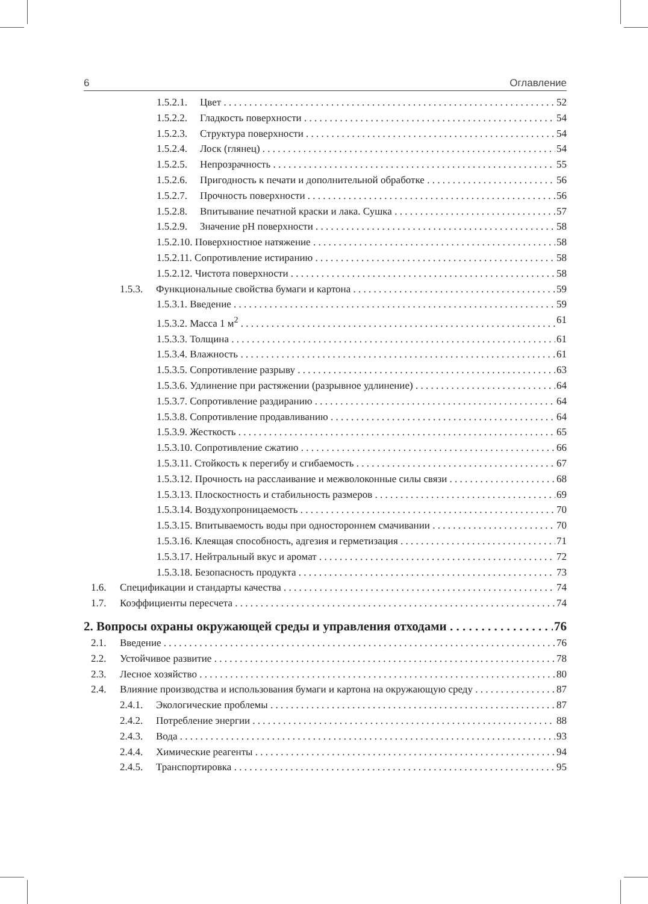6 Оглавление
1.5.2.1. Цвет 52
1.5.2.2. Гладкость поверхности 54
1.5.2.3. Структура поверхности 54
1.5.2.4. Лоск (глянец) 54
1.5.2.5. Непрозрачность 55
1.5.2.6. Пригодность к печати и дополнительной обработке 56
1.5.2.7. Прочность поверхности 56
1.5.2.8. Впитывание печатной краски и лака. Сушка 57
1.5.2.9. Значение pH поверхности 58
1.5.2.10. Поверхностное натяжение 58
1.5.2.11. Сопротивление истиранию 58
1.5.2.12. Чистота поверхности 58
1.5.3. Функциональные свойства бумаги и картона 59
1.5.3.1. Введение 59
1.5.3.2. Масса 1 м<sup>2</sup> 61
1.5.3.3. Толщина 61
1.5.3.4. Влажность 61
1.5.3.5. Сопротивление разрыву 63
1.5.3.6. Удлинение при растяжении (разрывное удлинение) 64
1.5.3.7. Сопротивление раздиранию 64
1.5.3.8. Сопротивление продавливанию 64
1.5.3.9. Жесткость 65
1.5.3.10. Сопротивление сжатию 66
1.5.3.11. Стойкость к перегибу и сгибаемость 67
1.5.3.12. Прочность на расслаивание и межволоконные силы связи 68
1.5.3.13. Плоскостность и стабильность размеров 69
1.5.3.14. Воздухопроницаемость 70
1.5.3.15. Впитываемость воды при одностороннем смачивании 70
1.5.3.16. Клеящая способность, адгезия и герметизация 71
1.5.3.17. Нейтральный вкус и аромат 72
1.5.3.18. Безопасность продукта 73
1.6. Спецификации и стандарты качества 74
1.7. Коэффициенты пересчета 74
2. Вопросы охраны окружающей среды и управления отходами 76
2.1. Введение 76
2.2. Устойчивое развитие 78
2.3. Лесное хозяйство 80
2.4. Влияние производства и использования бумаги и картона на окружающую среду 87
2.4.1. Экологические проблемы 87
2.4.2. Потребление энергии 88
2.4.3. Вода 93
2.4.4. Химические реагенты 94
2.4.5. Транспортировка 95